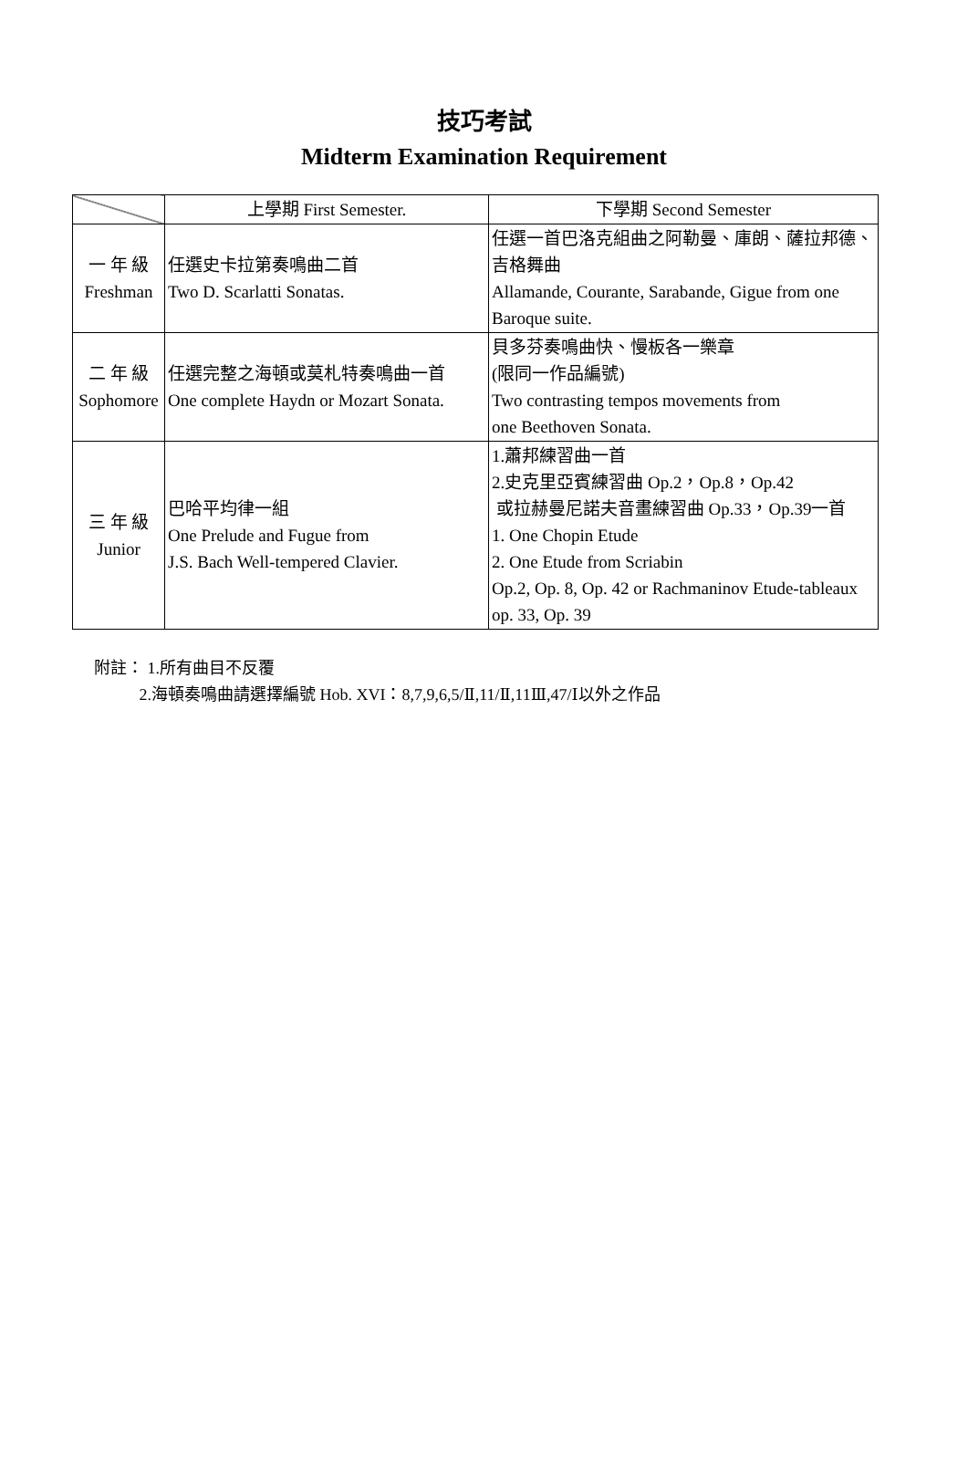技巧考試
Midterm Examination Requirement
| | 上學期 First Semester. | 下學期 Second Semester |
| --- | --- | --- |
| 一 年 級 Freshman | 任選史卡拉第奏鳴曲二首 Two D. Scarlatti Sonatas. | 任選一首巴洛克組曲之阿勒曼、庫朗、薩拉邦德、吉格舞曲 Allamande, Courante, Sarabande, Gigue from one Baroque suite. |
| 二 年 級 Sophomore | 任選完整之海頓或莫札特奏鳴曲一首 One complete Haydn or Mozart Sonata. | 貝多芬奏鳴曲快、慢板各一樂章 (限同一作品編號) Two contrasting tempos movements from one Beethoven Sonata. |
| 三 年 級 Junior | 巴哈平均律一組 One Prelude and Fugue from J.S. Bach Well-tempered Clavier. | 1.蕭邦練習曲一首 2.史克里亞賓練習曲 Op.2，Op.8，Op.42 或拉赫曼尼諾夫音畫練習曲 Op.33，Op.39一首 1. One Chopin Etude 2. One Etude from Scriabin Op.2, Op. 8, Op. 42 or Rachmaninov Etude-tableaux op. 33, Op. 39 |
附註： 1.所有曲目不反覆
2.海頓奏鳴曲請選擇編號 Hob. XVI：8,7,9,6,5/Ⅱ,11/Ⅱ,11Ⅲ,47/Ⅰ以外之作品